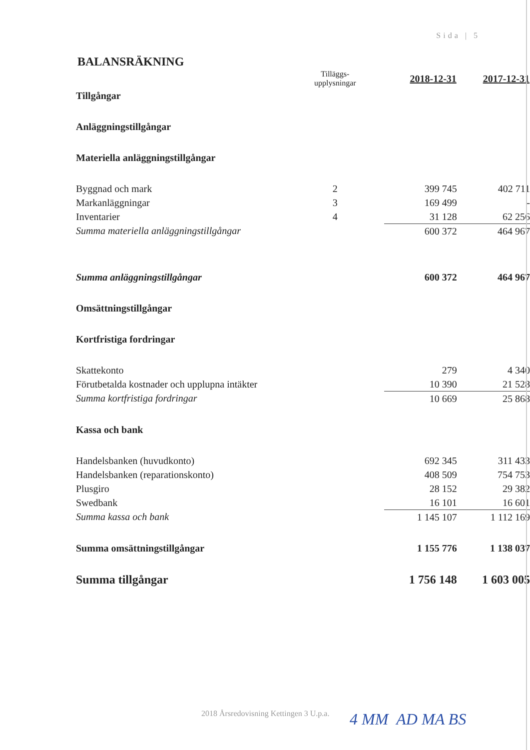Sida | 5
BALANSRÄKNING
| | Tilläggs- upplysningar | 2018-12-31 | 2017-12-31 |
| Tillgångar | | | |
| Anläggningstillgångar | | | |
| Materiella anläggningstillgångar | | | |
| Byggnad och mark | 2 | 399 745 | 402 711 |
| Markanläggningar | 3 | 169 499 | - |
| Inventarier | 4 | 31 128 | 62 256 |
| Summa materiella anläggningstillgångar | | 600 372 | 464 967 |
| Summa anläggningstillgångar | | 600 372 | 464 967 |
| Omsättningstillgångar | | | |
| Kortfristiga fordringar | | | |
| Skattekonto | | 279 | 4 340 |
| Förutbetalda kostnader och upplupna intäkter | | 10 390 | 21 528 |
| Summa kortfristiga fordringar | | 10 669 | 25 868 |
| Kassa och bank | | | |
| Handelsbanken (huvudkonto) | | 692 345 | 311 433 |
| Handelsbanken (reparationskonto) | | 408 509 | 754 753 |
| Plusgiro | | 28 152 | 29 382 |
| Swedbank | | 16 101 | 16 601 |
| Summa kassa och bank | | 1 145 107 | 1 112 169 |
| Summa omsättningstillgångar | | 1 155 776 | 1 138 037 |
| Summa tillgångar | | 1 756 148 | 1 603 005 |
2018 Årsredovisning Kettingen 3 U.p.a.
4 MM AD MA BS